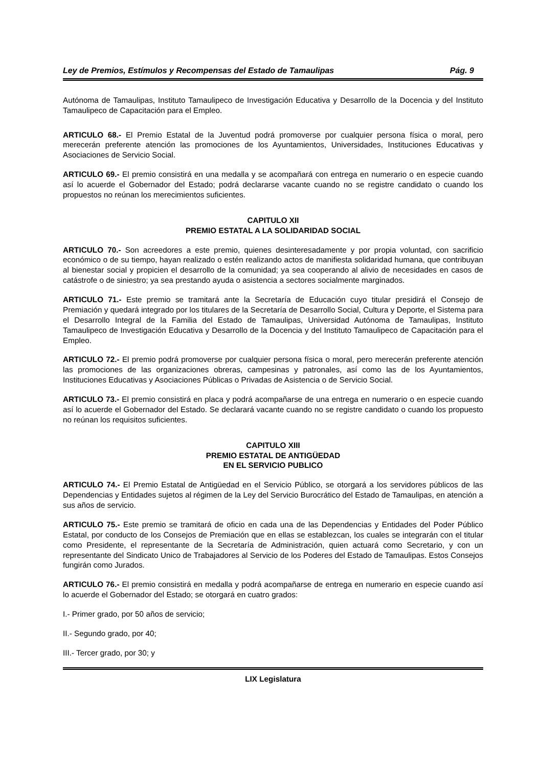Ley de Premios, Estímulos y Recompensas del Estado de Tamaulipas Pág. 9
Autónoma de Tamaulipas, Instituto Tamaulipeco de Investigación Educativa y Desarrollo de la Docencia y del Instituto Tamaulipeco de Capacitación para el Empleo.
ARTICULO 68.- El Premio Estatal de la Juventud podrá promoverse por cualquier persona física o moral, pero merecerán preferente atención las promociones de los Ayuntamientos, Universidades, Instituciones Educativas y Asociaciones de Servicio Social.
ARTICULO 69.- El premio consistirá en una medalla y se acompañará con entrega en numerario o en especie cuando así lo acuerde el Gobernador del Estado; podrá declararse vacante cuando no se registre candidato o cuando los propuestos no reúnan los merecimientos suficientes.
CAPITULO XII
PREMIO ESTATAL A LA SOLIDARIDAD SOCIAL
ARTICULO 70.- Son acreedores a este premio, quienes desinteresadamente y por propia voluntad, con sacrificio económico o de su tiempo, hayan realizado o estén realizando actos de manifiesta solidaridad humana, que contribuyan al bienestar social y propicien el desarrollo de la comunidad; ya sea cooperando al alivio de necesidades en casos de catástrofe o de siniestro; ya sea prestando ayuda o asistencia a sectores socialmente marginados.
ARTICULO 71.- Este premio se tramitará ante la Secretaría de Educación cuyo titular presidirá el Consejo de Premiación y quedará integrado por los titulares de la Secretaría de Desarrollo Social, Cultura y Deporte, el Sistema para el Desarrollo Integral de la Familia del Estado de Tamaulipas, Universidad Autónoma de Tamaulipas, Instituto Tamaulipeco de Investigación Educativa y Desarrollo de la Docencia y del Instituto Tamaulipeco de Capacitación para el Empleo.
ARTICULO 72.- El premio podrá promoverse por cualquier persona física o moral, pero merecerán preferente atención las promociones de las organizaciones obreras, campesinas y patronales, así como las de los Ayuntamientos, Instituciones Educativas y Asociaciones Públicas o Privadas de Asistencia o de Servicio Social.
ARTICULO 73.- El premio consistirá en placa y podrá acompañarse de una entrega en numerario o en especie cuando así lo acuerde el Gobernador del Estado. Se declarará vacante cuando no se registre candidato o cuando los propuesto no reúnan los requisitos suficientes.
CAPITULO XIII
PREMIO ESTATAL DE ANTIGÜEDAD
EN EL SERVICIO PUBLICO
ARTICULO 74.- El Premio Estatal de Antigüedad en el Servicio Público, se otorgará a los servidores públicos de las Dependencias y Entidades sujetos al régimen de la Ley del Servicio Burocrático del Estado de Tamaulipas, en atención a sus años de servicio.
ARTICULO 75.- Este premio se tramitará de oficio en cada una de las Dependencias y Entidades del Poder Público Estatal, por conducto de los Consejos de Premiación que en ellas se establezcan, los cuales se integrarán con el titular como Presidente, el representante de la Secretaría de Administración, quien actuará como Secretario, y con un representante del Sindicato Unico de Trabajadores al Servicio de los Poderes del Estado de Tamaulipas. Estos Consejos fungirán como Jurados.
ARTICULO 76.- El premio consistirá en medalla y podrá acompañarse de entrega en numerario en especie cuando así lo acuerde el Gobernador del Estado; se otorgará en cuatro grados:
I.- Primer grado, por 50 años de servicio;
II.- Segundo grado, por 40;
III.- Tercer grado, por 30; y
LIX Legislatura